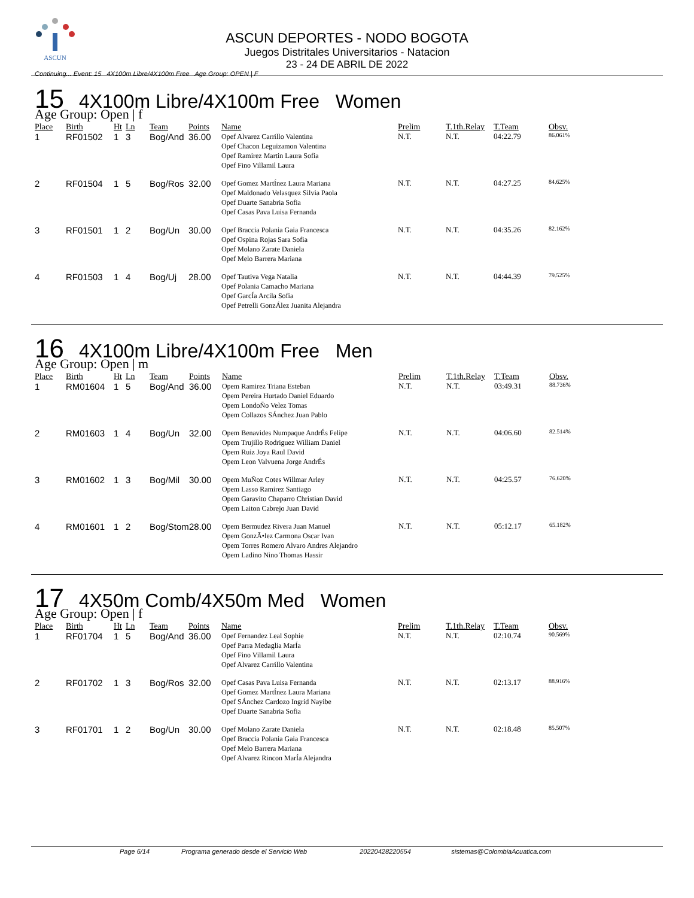ASCUN
ASCUN DEPORTES - NODO BOGOTA
Juegos Distritales Universitarios - Natacion
23 - 24 DE ABRIL DE 2022
Continuing... Event: 15 4X100m Libre/4X100m Free Age Group: OPEN | F
15 4X100m Libre/4X100m Free Women
Age Group: Open | f
| Place | Birth | Ht | Ln | Team | Points | Name | Prelim | T.1th.Relay | T.Team | Obsv. |
| --- | --- | --- | --- | --- | --- | --- | --- | --- | --- | --- |
| 1 | RF01502 | 1 | 3 | Bog/And | 36.00 | Opef Alvarez Carrillo Valentina Opef Chacon Leguizamon Valentina Opef Ramirez Martin Laura Sofia Opef Fino Villamil Laura | N.T. | N.T. | 04:22.79 | 86.061% |
| 2 | RF01504 | 1 | 5 | Bog/Ros | 32.00 | Opef Gomez MartÍnez Laura Mariana Opef Maldonado Velasquez Silvia Paola Opef Duarte Sanabria Sofia Opef Casas Pava Luisa Fernanda | N.T. | N.T. | 04:27.25 | 84.625% |
| 3 | RF01501 | 1 | 2 | Bog/Un | 30.00 | Opef Braccia Polania Gaia Francesca Opef Ospina Rojas Sara Sofia Opef Molano Zarate Daniela Opef Melo Barrera Mariana | N.T. | N.T. | 04:35.26 | 82.162% |
| 4 | RF01503 | 1 | 4 | Bog/Uj | 28.00 | Opef Tautiva Vega Natalia Opef Polania Camacho Mariana Opef GarcÍa Arcila Sofia Opef Petrelli GonzÁlez Juanita Alejandra | N.T. | N.T. | 04:44.39 | 79.525% |
16 4X100m Libre/4X100m Free Men
Age Group: Open | m
| Place | Birth | Ht | Ln | Team | Points | Name | Prelim | T.1th.Relay | T.Team | Obsv. |
| --- | --- | --- | --- | --- | --- | --- | --- | --- | --- | --- |
| 1 | RM01604 | 1 | 5 | Bog/And | 36.00 | Opem Ramirez Triana Esteban Opem Pereira Hurtado Daniel Eduardo Opem LondoÑo Velez Tomas Opem Collazos SÁnchez Juan Pablo | N.T. | N.T. | 03:49.31 | 88.736% |
| 2 | RM01603 | 1 | 4 | Bog/Un | 32.00 | Opem Benavides Numpaque AndrÉs Felipe Opem Trujillo Rodriguez William Daniel Opem Ruiz Joya Raul David Opem Leon Valvuena Jorge AndrÉs | N.T. | N.T. | 04:06.60 | 82.514% |
| 3 | RM01602 | 1 | 3 | Bog/Mil | 30.00 | Opem MuÑoz Cotes Willmar Arley Opem Lasso Ramirez Santiago Opem Garavito Chaparro Christian David Opem Laiton Cabrejo Juan David | N.T. | N.T. | 04:25.57 | 76.620% |
| 4 | RM01601 | 1 | 2 | Bog/Stom | 28.00 | Opem Bermudez Rivera Juan Manuel Opem GonzÃ•lez Carmona Oscar Ivan Opem Torres Romero Alvaro Andres Alejandro Opem Ladino Nino Thomas Hassir | N.T. | N.T. | 05:12.17 | 65.182% |
17 4X50m Comb/4X50m Med Women
Age Group: Open | f
| Place | Birth | Ht | Ln | Team | Points | Name | Prelim | T.1th.Relay | T.Team | Obsv. |
| --- | --- | --- | --- | --- | --- | --- | --- | --- | --- | --- |
| 1 | RF01704 | 1 | 5 | Bog/And | 36.00 | Opef Fernandez Leal Sophie Opef Parra Medaglia MarÍa Opef Fino Villamil Laura Opef Alvarez Carrillo Valentina | N.T. | N.T. | 02:10.74 | 90.569% |
| 2 | RF01702 | 1 | 3 | Bog/Ros | 32.00 | Opef Casas Pava Luisa Fernanda Opef Gomez MartÍnez Laura Mariana Opef SÁnchez Cardozo Ingrid Nayibe Opef Duarte Sanabria Sofia | N.T. | N.T. | 02:13.17 | 88.916% |
| 3 | RF01701 | 1 | 2 | Bog/Un | 30.00 | Opef Molano Zarate Daniela Opef Braccia Polania Gaia Francesca Opef Melo Barrera Mariana Opef Alvarez Rincon MarÍa Alejandra | N.T. | N.T. | 02:18.48 | 85.507% |
Page 6/14 Programa generado desde el Servicio Web 20220428220554 sistemas@ColombiaAcuatica.com